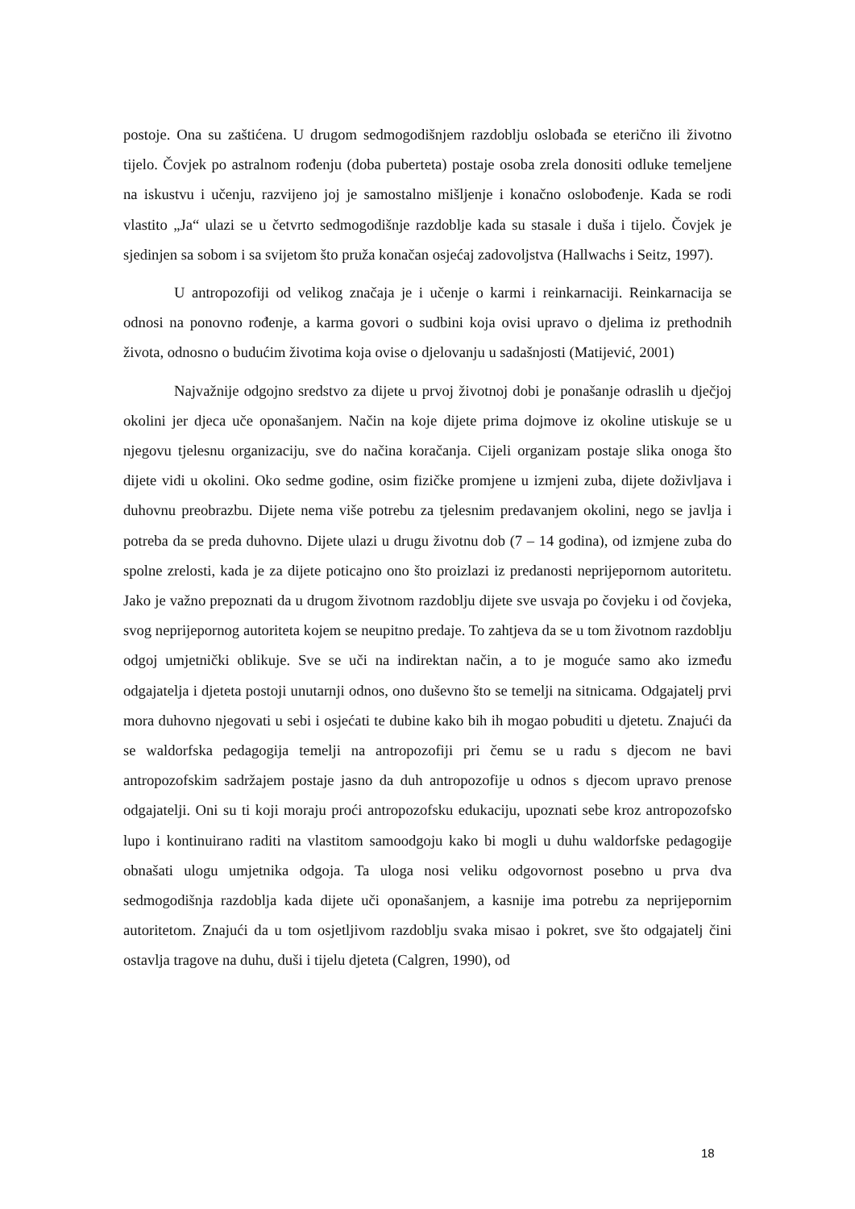postoje. Ona su zaštićena. U drugom sedmogodišnjem razdoblju oslobađa se eterično ili životno tijelo. Čovjek po astralnom rođenju (doba puberteta) postaje osoba zrela donositi odluke temeljene na iskustvu i učenju, razvijeno joj je samostalno mišljenje i konačno oslobođenje. Kada se rodi vlastito „Ja“ ulazi se u četvrto sedmogodišnje razdoblje kada su stasale i duša i tijelo. Čovjek je sjedinjen sa sobom i sa svijetom što pruža konačan osjećaj zadovoljstva (Hallwachs i Seitz, 1997).
U antropozofiji od velikog značaja je i učenje o karmi i reinkarnaciji. Reinkarnacija se odnosi na ponovno rođenje, a karma govori o sudbini koja ovisi upravo o djelima iz prethodnih života, odnosno o budućim životima koja ovise o djelovanju u sadašnjosti (Matijević, 2001)
Najvažnije odgojno sredstvo za dijete u prvoj životnoj dobi je ponašanje odraslih u dječjoj okolini jer djeca uče oponašanjem. Način na koje dijete prima dojmove iz okoline utiskuje se u njegovu tjelesnu organizaciju, sve do načina koračanja. Cijeli organizam postaje slika onoga što dijete vidi u okolini. Oko sedme godine, osim fizičke promjene u izmjeni zuba, dijete doživljava i duhovnu preobrazbu. Dijete nema više potrebu za tjelesnim predavanjem okolini, nego se javlja i potreba da se preda duhovno. Dijete ulazi u drugu životnu dob (7 – 14 godina), od izmjene zuba do spolne zrelosti, kada je za dijete poticajno ono što proizlazi iz predanosti neprijepornom autoritetu. Jako je važno prepoznati da u drugom životnom razdoblju dijete sve usvaja po čovjeku i od čovjeka, svog neprijepornog autoriteta kojem se neupitno predaje. To zahtjeva da se u tom životnom razdoblju odgoj umjetnički oblikuje. Sve se uči na indirektan način, a to je moguće samo ako između odgajatelja i djeteta postoji unutarnji odnos, ono duševno što se temelji na sitnicama. Odgajatelj prvi mora duhovno njegovati u sebi i osjećati te dubine kako bih ih mogao pobuditi u djetetu. Znajući da se waldorfska pedagogija temelji na antropozofiji pri čemu se u radu s djecom ne bavi antropozofskim sadržajem postaje jasno da duh antropozofije u odnos s djecom upravo prenose odgajatelji. Oni su ti koji moraju proći antropozofsku edukaciju, upoznati sebe kroz antropozofsko lupo i kontinuirano raditi na vlastitom samoodgoju kako bi mogli u duhu waldorfske pedagogije obnašati ulogu umjetnika odgoja. Ta uloga nosi veliku odgovornost posebno u prva dva sedmogodišnja razdoblja kada dijete uči oponašanjem, a kasnije ima potrebu za neprijepornim autoritetom. Znajući da u tom osjetljivom razdoblju svaka misao i pokret, sve što odgajatelj čini ostavlja tragove na duhu, duši i tijelu djeteta (Calgren, 1990), od
18